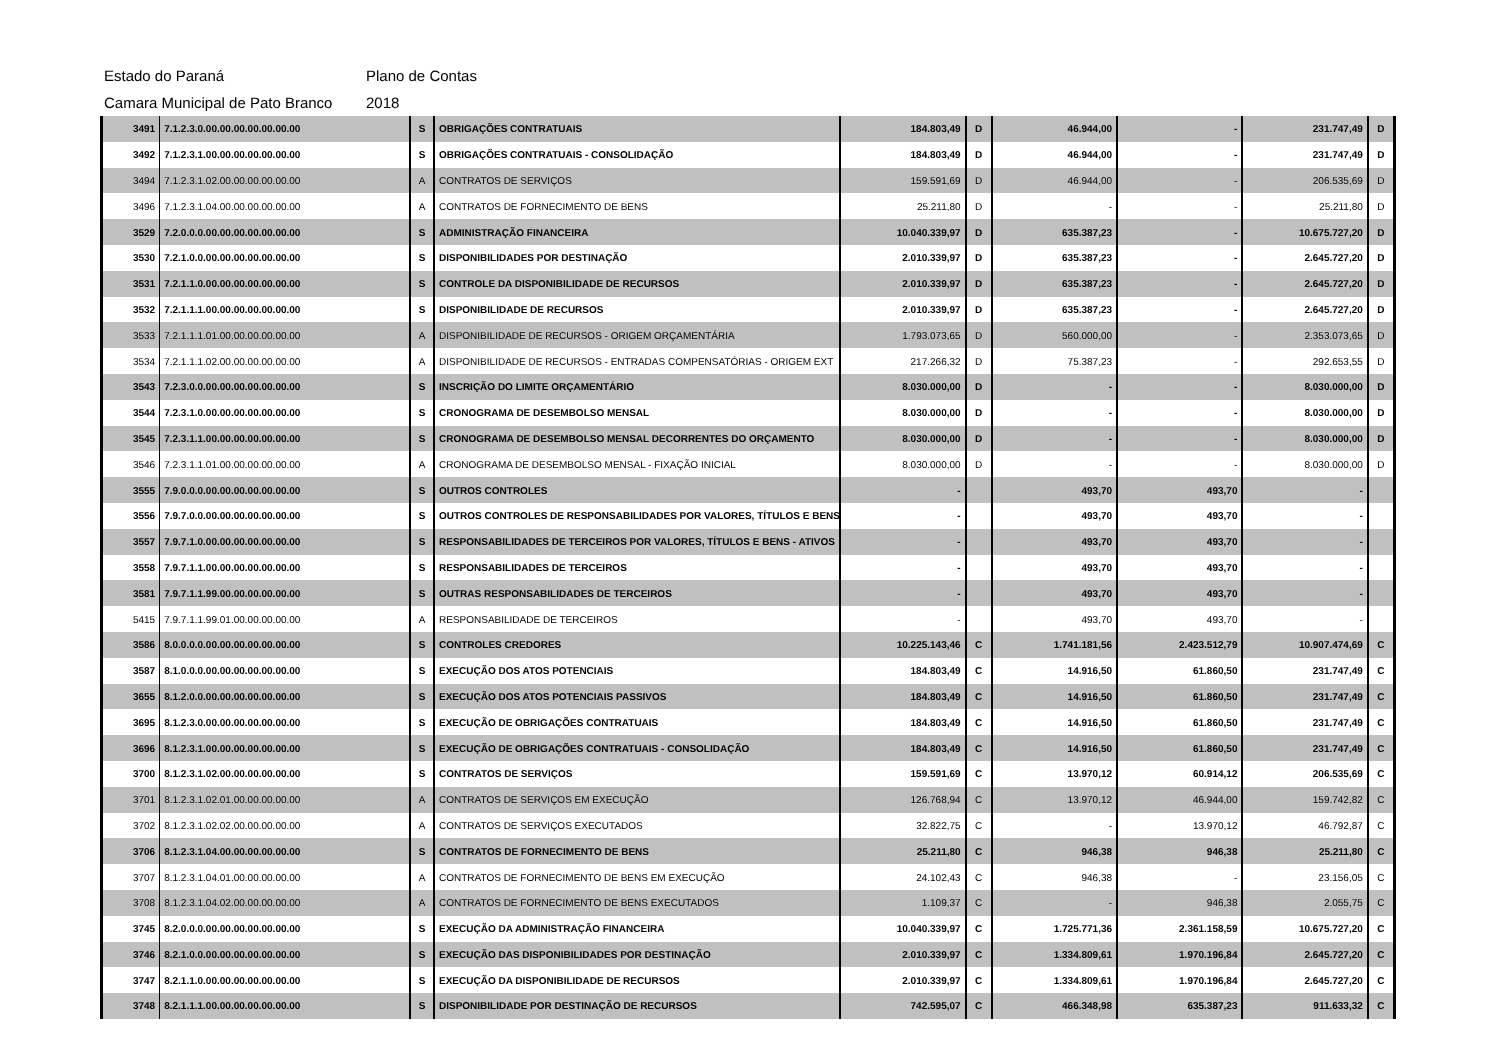Estado do Paraná Plano de Contas
Camara Municipal de Pato Branco 2018
| 3491 | 7.1.2.3.0.00.00.00.00.00.00.00 | S | OBRIGAÇÕES CONTRATUAIS | 184.803,49 | D | 46.944,00 | - | 231.747,49 | D |
| 3492 | 7.1.2.3.1.00.00.00.00.00.00.00 | S | OBRIGAÇÕES CONTRATUAIS - CONSOLIDAÇÃO | 184.803,49 | D | 46.944,00 | - | 231.747,49 | D |
| 3494 | 7.1.2.3.1.02.00.00.00.00.00.00 | A | CONTRATOS DE SERVIÇOS | 159.591,69 | D | 46.944,00 | - | 206.535,69 | D |
| 3496 | 7.1.2.3.1.04.00.00.00.00.00.00 | A | CONTRATOS DE FORNECIMENTO DE BENS | 25.211,80 | D | - | - | 25.211,80 | D |
| 3529 | 7.2.0.0.0.00.00.00.00.00.00.00 | S | ADMINISTRAÇÃO FINANCEIRA | 10.040.339,97 | D | 635.387,23 | - | 10.675.727,20 | D |
| 3530 | 7.2.1.0.0.00.00.00.00.00.00.00 | S | DISPONIBILIDADES POR DESTINAÇÃO | 2.010.339,97 | D | 635.387,23 | - | 2.645.727,20 | D |
| 3531 | 7.2.1.1.0.00.00.00.00.00.00.00 | S | CONTROLE DA DISPONIBILIDADE DE RECURSOS | 2.010.339,97 | D | 635.387,23 | - | 2.645.727,20 | D |
| 3532 | 7.2.1.1.1.00.00.00.00.00.00.00 | S | DISPONIBILIDADE DE RECURSOS | 2.010.339,97 | D | 635.387,23 | - | 2.645.727,20 | D |
| 3533 | 7.2.1.1.1.01.00.00.00.00.00.00 | A | DISPONIBILIDADE DE RECURSOS - ORIGEM ORÇAMENTÁRIA | 1.793.073,65 | D | 560.000,00 | - | 2.353.073,65 | D |
| 3534 | 7.2.1.1.1.02.00.00.00.00.00.00 | A | DISPONIBILIDADE DE RECURSOS - ENTRADAS COMPENSATÓRIAS - ORIGEM EXT | 217.266,32 | D | 75.387,23 | - | 292.653,55 | D |
| 3543 | 7.2.3.0.0.00.00.00.00.00.00.00 | S | INSCRIÇÃO DO LIMITE ORÇAMENTÁRIO | 8.030.000,00 | D | - | - | 8.030.000,00 | D |
| 3544 | 7.2.3.1.0.00.00.00.00.00.00.00 | S | CRONOGRAMA DE DESEMBOLSO MENSAL | 8.030.000,00 | D | - | - | 8.030.000,00 | D |
| 3545 | 7.2.3.1.1.00.00.00.00.00.00.00 | S | CRONOGRAMA DE DESEMBOLSO MENSAL DECORRENTES DO ORÇAMENTO | 8.030.000,00 | D | - | - | 8.030.000,00 | D |
| 3546 | 7.2.3.1.1.01.00.00.00.00.00.00 | A | CRONOGRAMA DE DESEMBOLSO MENSAL - FIXAÇÃO INICIAL | 8.030.000,00 | D | - | - | 8.030.000,00 | D |
| 3555 | 7.9.0.0.0.00.00.00.00.00.00.00 | S | OUTROS CONTROLES | - | | 493,70 | 493,70 | - | |
| 3556 | 7.9.7.0.0.00.00.00.00.00.00.00 | S | OUTROS CONTROLES DE RESPONSABILIDADES POR VALORES, TÍTULOS E BENS | - | | 493,70 | 493,70 | - | |
| 3557 | 7.9.7.1.0.00.00.00.00.00.00.00 | S | RESPONSABILIDADES DE TERCEIROS POR VALORES, TÍTULOS E BENS - ATIVOS | - | | 493,70 | 493,70 | - | |
| 3558 | 7.9.7.1.1.00.00.00.00.00.00.00 | S | RESPONSABILIDADES DE TERCEIROS | - | | 493,70 | 493,70 | - | |
| 3581 | 7.9.7.1.1.99.00.00.00.00.00.00 | S | OUTRAS RESPONSABILIDADES DE TERCEIROS | - | | 493,70 | 493,70 | - | |
| 5415 | 7.9.7.1.1.99.01.00.00.00.00.00 | A | RESPONSABILIDADE DE TERCEIROS | - | | 493,70 | 493,70 | - | |
| 3586 | 8.0.0.0.0.00.00.00.00.00.00.00 | S | CONTROLES CREDORES | 10.225.143,46 | C | 1.741.181,56 | 2.423.512,79 | 10.907.474,69 | C |
| 3587 | 8.1.0.0.0.00.00.00.00.00.00.00 | S | EXECUÇÃO DOS ATOS POTENCIAIS | 184.803,49 | C | 14.916,50 | 61.860,50 | 231.747,49 | C |
| 3655 | 8.1.2.0.0.00.00.00.00.00.00.00 | S | EXECUÇÃO DOS ATOS POTENCIAIS PASSIVOS | 184.803,49 | C | 14.916,50 | 61.860,50 | 231.747,49 | C |
| 3695 | 8.1.2.3.0.00.00.00.00.00.00.00 | S | EXECUÇÃO DE OBRIGAÇÕES CONTRATUAIS | 184.803,49 | C | 14.916,50 | 61.860,50 | 231.747,49 | C |
| 3696 | 8.1.2.3.1.00.00.00.00.00.00.00 | S | EXECUÇÃO DE OBRIGAÇÕES CONTRATUAIS - CONSOLIDAÇÃO | 184.803,49 | C | 14.916,50 | 61.860,50 | 231.747,49 | C |
| 3700 | 8.1.2.3.1.02.00.00.00.00.00.00 | S | CONTRATOS DE SERVIÇOS | 159.591,69 | C | 13.970,12 | 60.914,12 | 206.535,69 | C |
| 3701 | 8.1.2.3.1.02.01.00.00.00.00.00 | A | CONTRATOS DE SERVIÇOS EM EXECUÇÃO | 126.768,94 | C | 13.970,12 | 46.944,00 | 159.742,82 | C |
| 3702 | 8.1.2.3.1.02.02.00.00.00.00.00 | A | CONTRATOS DE SERVIÇOS EXECUTADOS | 32.822,75 | C | - | 13.970,12 | 46.792,87 | C |
| 3706 | 8.1.2.3.1.04.00.00.00.00.00.00 | S | CONTRATOS DE FORNECIMENTO DE BENS | 25.211,80 | C | 946,38 | 946,38 | 25.211,80 | C |
| 3707 | 8.1.2.3.1.04.01.00.00.00.00.00 | A | CONTRATOS DE FORNECIMENTO DE BENS EM EXECUÇÃO | 24.102,43 | C | 946,38 | - | 23.156,05 | C |
| 3708 | 8.1.2.3.1.04.02.00.00.00.00.00 | A | CONTRATOS DE FORNECIMENTO DE BENS EXECUTADOS | 1.109,37 | C | - | 946,38 | 2.055,75 | C |
| 3745 | 8.2.0.0.0.00.00.00.00.00.00.00 | S | EXECUÇÃO DA ADMINISTRAÇÃO FINANCEIRA | 10.040.339,97 | C | 1.725.771,36 | 2.361.158,59 | 10.675.727,20 | C |
| 3746 | 8.2.1.0.0.00.00.00.00.00.00.00 | S | EXECUÇÃO DAS DISPONIBILIDADES POR DESTINAÇÃO | 2.010.339,97 | C | 1.334.809,61 | 1.970.196,84 | 2.645.727,20 | C |
| 3747 | 8.2.1.1.0.00.00.00.00.00.00.00 | S | EXECUÇÃO DA DISPONIBILIDADE DE RECURSOS | 2.010.339,97 | C | 1.334.809,61 | 1.970.196,84 | 2.645.727,20 | C |
| 3748 | 8.2.1.1.1.00.00.00.00.00.00.00 | S | DISPONIBILIDADE POR DESTINAÇÃO DE RECURSOS | 742.595,07 | C | 466.348,98 | 635.387,23 | 911.633,32 | C |